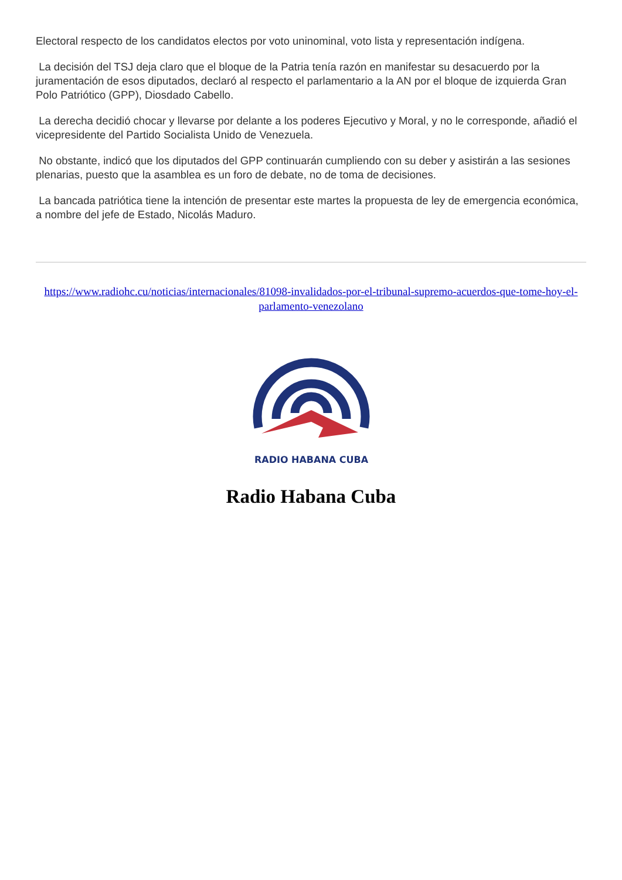Electoral respecto de los candidatos electos por voto uninominal, voto lista y representación indígena.
La decisión del TSJ deja claro que el bloque de la Patria tenía razón en manifestar su desacuerdo por la juramentación de esos diputados, declaró al respecto el parlamentario a la AN por el bloque de izquierda Gran Polo Patriótico (GPP), Diosdado Cabello.
La derecha decidió chocar y llevarse por delante a los poderes Ejecutivo y Moral, y no le corresponde, añadió el vicepresidente del Partido Socialista Unido de Venezuela.
No obstante, indicó que los diputados del GPP continuarán cumpliendo con su deber y asistirán a las sesiones plenarias, puesto que la asamblea es un foro de debate, no de toma de decisiones.
La bancada patriótica tiene la intención de presentar este martes la propuesta de ley de emergencia económica, a nombre del jefe de Estado, Nicolás Maduro.
https://www.radiohc.cu/noticias/internacionales/81098-invalidados-por-el-tribunal-supremo-acuerdos-que-tome-hoy-el-parlamento-venezolano
RADIO HABANA CUBA
Radio Habana Cuba